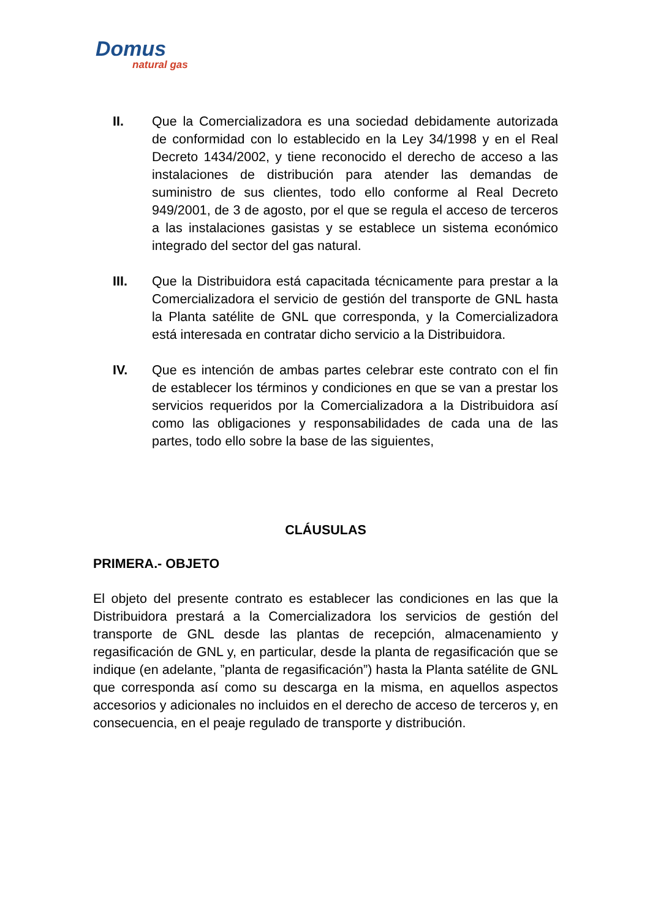Domus
natural gas
II. Que la Comercializadora es una sociedad debidamente autorizada de conformidad con lo establecido en la Ley 34/1998 y en el Real Decreto 1434/2002, y tiene reconocido el derecho de acceso a las instalaciones de distribución para atender las demandas de suministro de sus clientes, todo ello conforme al Real Decreto 949/2001, de 3 de agosto, por el que se regula el acceso de terceros a las instalaciones gasistas y se establece un sistema económico integrado del sector del gas natural.
III. Que la Distribuidora está capacitada técnicamente para prestar a la Comercializadora el servicio de gestión del transporte de GNL hasta la Planta satélite de GNL que corresponda, y la Comercializadora está interesada en contratar dicho servicio a la Distribuidora.
IV. Que es intención de ambas partes celebrar este contrato con el fin de establecer los términos y condiciones en que se van a prestar los servicios requeridos por la Comercializadora a la Distribuidora así como las obligaciones y responsabilidades de cada una de las partes, todo ello sobre la base de las siguientes,
CLÁUSULAS
PRIMERA.- OBJETO
El objeto del presente contrato es establecer las condiciones en las que la Distribuidora prestará a la Comercializadora los servicios de gestión del transporte de GNL desde las plantas de recepción, almacenamiento y regasificación de GNL y, en particular, desde la planta de regasificación que se indique (en adelante, ”planta de regasificación”) hasta la Planta satélite de GNL que corresponda así como su descarga en la misma, en aquellos aspectos accesorios y adicionales no incluidos en el derecho de acceso de terceros y, en consecuencia, en el peaje regulado de transporte y distribución.